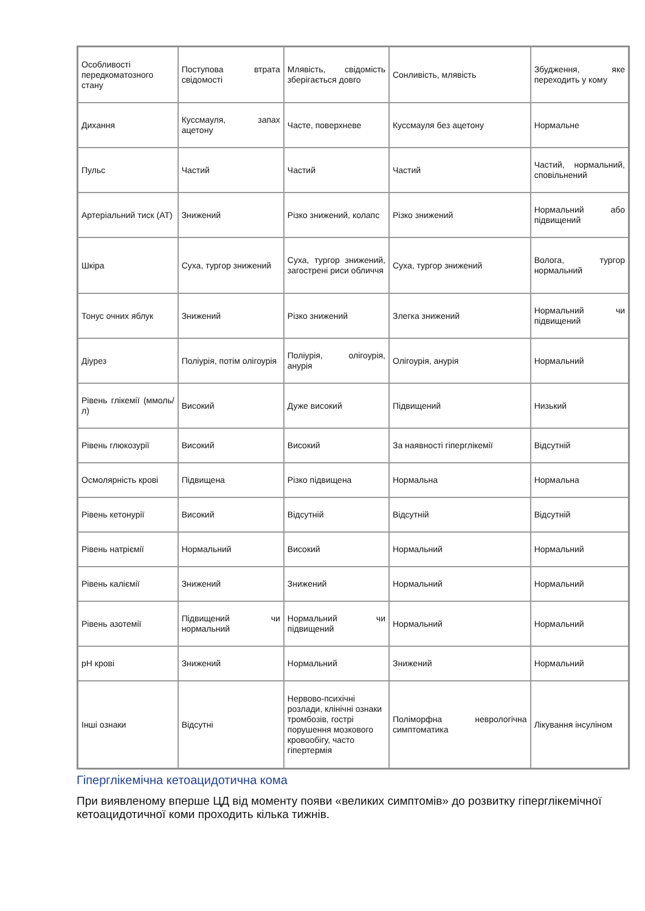| Особливості передкоматозного стану | Поступова втрата свідомості | Млявість, свідомість зберігається довго | Сонливість, млявість | Збудження, яке переходить у кому |
| Дихання | Куссмауля, запах ацетону | Часте, поверхневе | Куссмауля без ацетону | Нормальне |
| Пульс | Частий | Частий | Частий | Частий, нормальний, сповільнений |
| Артеріальний тиск (АТ) | Знижений | Різко знижений, колапс | Різко знижений | Нормальний або підвищений |
| Шкіра | Суха, тургор знижений | Суха, тургор знижений, загострені риси обличчя | Суха, тургор знижений | Волога, тургор нормальний |
| Тонус очних яблук | Знижений | Різко знижений | Злегка знижений | Нормальний чи підвищений |
| Діурез | Поліурія, потім олігоурія | Поліурія, олігоурія, анурія | Олігоурія, анурія | Нормальний |
| Рівень глікемії (ммоль/л) | Високий | Дуже високий | Підвищений | Низький |
| Рівень глюкозурії | Високий | Високий | За наявності гіперглікемії | Відсутній |
| Осмолярність крові | Підвищена | Різко підвищена | Нормальна | Нормальна |
| Рівень кетонурії | Високий | Відсутній | Відсутній | Відсутній |
| Рівень натріємії | Нормальний | Високий | Нормальний | Нормальний |
| Рівень каліємії | Знижений | Знижений | Нормальний | Нормальний |
| Рівень азотемії | Підвищений чи нормальний | Нормальний чи підвищений | Нормальний | Нормальний |
| pH крові | Знижений | Нормальний | Знижений | Нормальний |
| Інші ознаки | Відсутні | Нервово-психічні розлади, клінічні ознаки тромбозів, гострі порушення мозкового кровообігу, часто гіпертермія | Поліморфна неврологічна симптоматика | Лікування інсуліном |
Гіперглікемічна кетоацидотична кома
При виявленому вперше ЦД від моменту появи «великих симптомів» до розвитку гіперглікемічної кетоацидотичної коми проходить кілька тижнів.